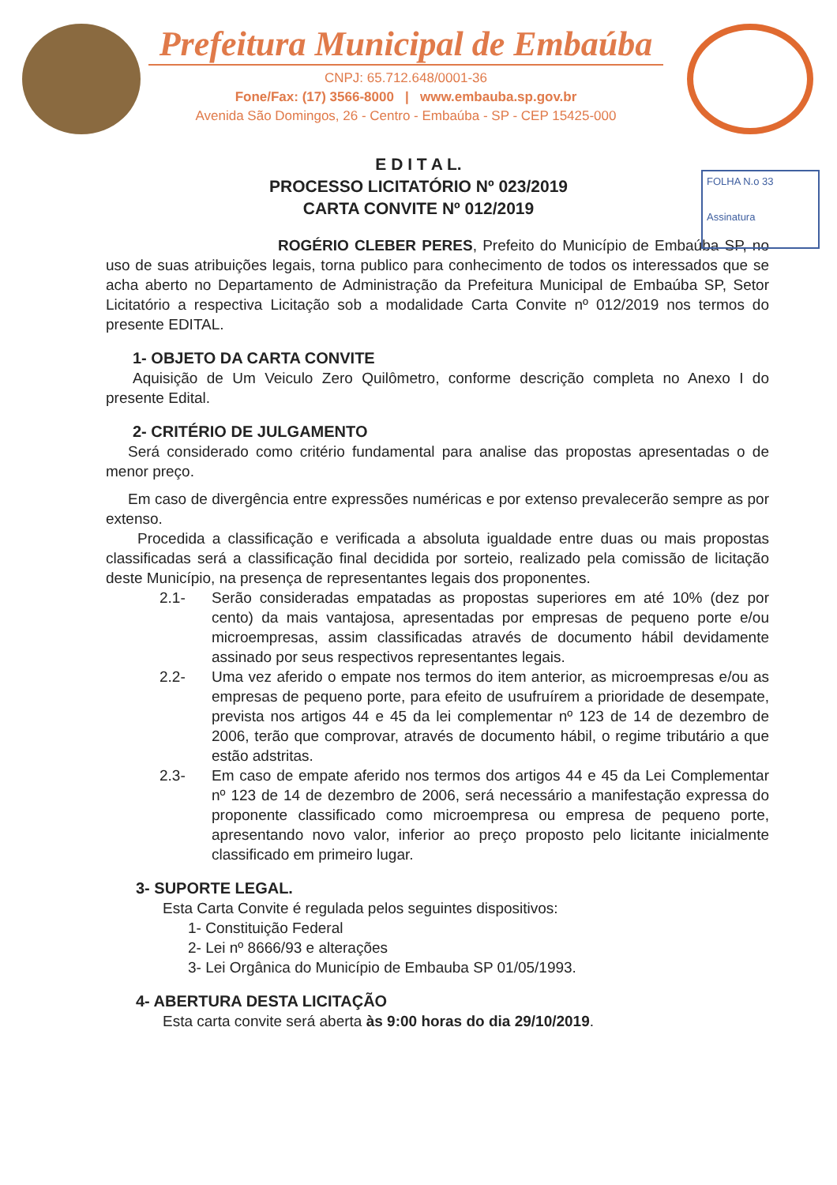Prefeitura Municipal de Embaúba
CNPJ: 65.712.648/0001-36
Fone/Fax: (17) 3566-8000 | www.embauba.sp.gov.br
Avenida São Domingos, 26 - Centro - Embaúba - SP - CEP 15425-000
FOLHA N.o 33
Assinatura
E D I T A L.
PROCESSO LICITATÓRIO Nº 023/2019
CARTA CONVITE Nº 012/2019
ROGÉRIO CLEBER PERES, Prefeito do Município de Embaúba SP, no uso de suas atribuições legais, torna publico para conhecimento de todos os interessados que se acha aberto no Departamento de Administração da Prefeitura Municipal de Embaúba SP, Setor Licitatório a respectiva Licitação sob a modalidade Carta Convite nº 012/2019 nos termos do presente EDITAL.
1- OBJETO DA CARTA CONVITE
Aquisição de Um Veiculo Zero Quilômetro, conforme descrição completa no Anexo I do presente Edital.
2- CRITÉRIO DE JULGAMENTO
Será considerado como critério fundamental para analise das propostas apresentadas o de menor preço.
Em caso de divergência entre expressões numéricas e por extenso prevalecerão sempre as por extenso.
Procedida a classificação e verificada a absoluta igualdade entre duas ou mais propostas classificadas será a classificação final decidida por sorteio, realizado pela comissão de licitação deste Município, na presença de representantes legais dos proponentes.
2.1- Serão consideradas empatadas as propostas superiores em até 10% (dez por cento) da mais vantajosa, apresentadas por empresas de pequeno porte e/ou microempresas, assim classificadas através de documento hábil devidamente assinado por seus respectivos representantes legais.
2.2- Uma vez aferido o empate nos termos do item anterior, as microempresas e/ou as empresas de pequeno porte, para efeito de usufruírem a prioridade de desempate, prevista nos artigos 44 e 45 da lei complementar nº 123 de 14 de dezembro de 2006, terão que comprovar, através de documento hábil, o regime tributário a que estão adstritas.
2.3- Em caso de empate aferido nos termos dos artigos 44 e 45 da Lei Complementar nº 123 de 14 de dezembro de 2006, será necessário a manifestação expressa do proponente classificado como microempresa ou empresa de pequeno porte, apresentando novo valor, inferior ao preço proposto pelo licitante inicialmente classificado em primeiro lugar.
3- SUPORTE LEGAL.
Esta Carta Convite é regulada pelos seguintes dispositivos:
1- Constituição Federal
2- Lei nº 8666/93 e alterações
3- Lei Orgânica do Município de Embauba SP 01/05/1993.
4- ABERTURA DESTA LICITAÇÃO
Esta carta convite será aberta às 9:00 horas do dia 29/10/2019.